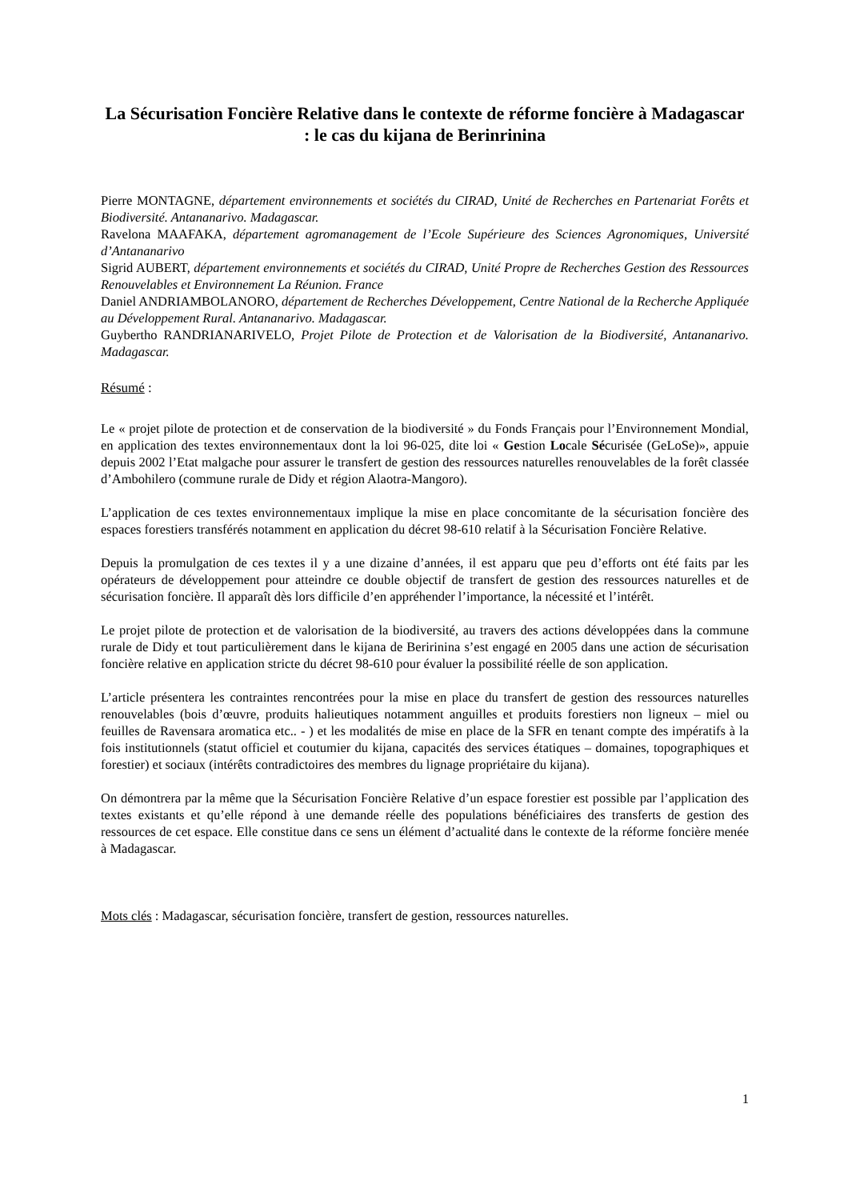La Sécurisation Foncière Relative dans le contexte de réforme foncière à Madagascar : le cas du kijana de Berinrinina
Pierre MONTAGNE, département environnements et sociétés du CIRAD, Unité de Recherches en Partenariat Forêts et Biodiversité. Antananarivo. Madagascar.
Ravelona MAAFAKA, département agromanagement de l’Ecole Supérieure des Sciences Agronomiques, Université d’Antananarivo
Sigrid AUBERT, département environnements et sociétés du CIRAD, Unité Propre de Recherches Gestion des Ressources Renouvelables et Environnement La Réunion. France
Daniel ANDRIAMBOLANORO, département de Recherches Développement, Centre National de la Recherche Appliquée au Développement Rural. Antananarivo. Madagascar.
Guybertho RANDRIANARIVELO, Projet Pilote de Protection et de Valorisation de la Biodiversité, Antananarivo. Madagascar.
Résumé :
Le « projet pilote de protection et de conservation de la biodiversité » du Fonds Français pour l’Environnement Mondial, en application des textes environnementaux dont la loi 96-025, dite loi « Gestion Locale Sécurisée (GeLoSe)», appuie depuis 2002 l’Etat malgache pour assurer le transfert de gestion des ressources naturelles renouvelables de la forêt classée d’Ambohilero (commune rurale de Didy et région Alaotra-Mangoro).
L’application de ces textes environnementaux implique la mise en place concomitante de la sécurisation foncière des espaces forestiers transférés notamment en application du décret 98-610 relatif à la Sécurisation Foncière Relative.
Depuis la promulgation de ces textes il y a une dizaine d’années, il est apparu que peu d’efforts ont été faits par les opérateurs de développement pour atteindre ce double objectif de transfert de gestion des ressources naturelles et de sécurisation foncière. Il apparaît dès lors difficile d’en appréhender l’importance, la nécessité et l’intérêt.
Le projet pilote de protection et de valorisation de la biodiversité, au travers des actions développées dans la commune rurale de Didy et tout particulièrement dans le kijana de Beririnina s’est engagé en 2005 dans une action de sécurisation foncière relative en application stricte du décret 98-610 pour évaluer la possibilité réelle de son application.
L’article présentera les contraintes rencontrées pour la mise en place du transfert de gestion des ressources naturelles renouvelables (bois d’œuvre, produits halieutiques notamment anguilles et produits forestiers non ligneux – miel ou feuilles de Ravensara aromatica etc.. - ) et les modalités de mise en place de la SFR en tenant compte des impératifs à la fois institutionnels (statut officiel et coutumier du kijana, capacités des services étatiques – domaines, topographiques et forestier) et sociaux (intérêts contradictoires des membres du lignage propriétaire du kijana).
On démontrera par la même que la Sécurisation Foncière Relative d’un espace forestier est possible par l’application des textes existants et qu’elle répond à une demande réelle des populations bénéficiaires des transferts de gestion des ressources de cet espace. Elle constitue dans ce sens un élément d’actualité dans le contexte de la réforme foncière menée à Madagascar.
Mots clés : Madagascar, sécurisation foncière, transfert de gestion, ressources naturelles.
1